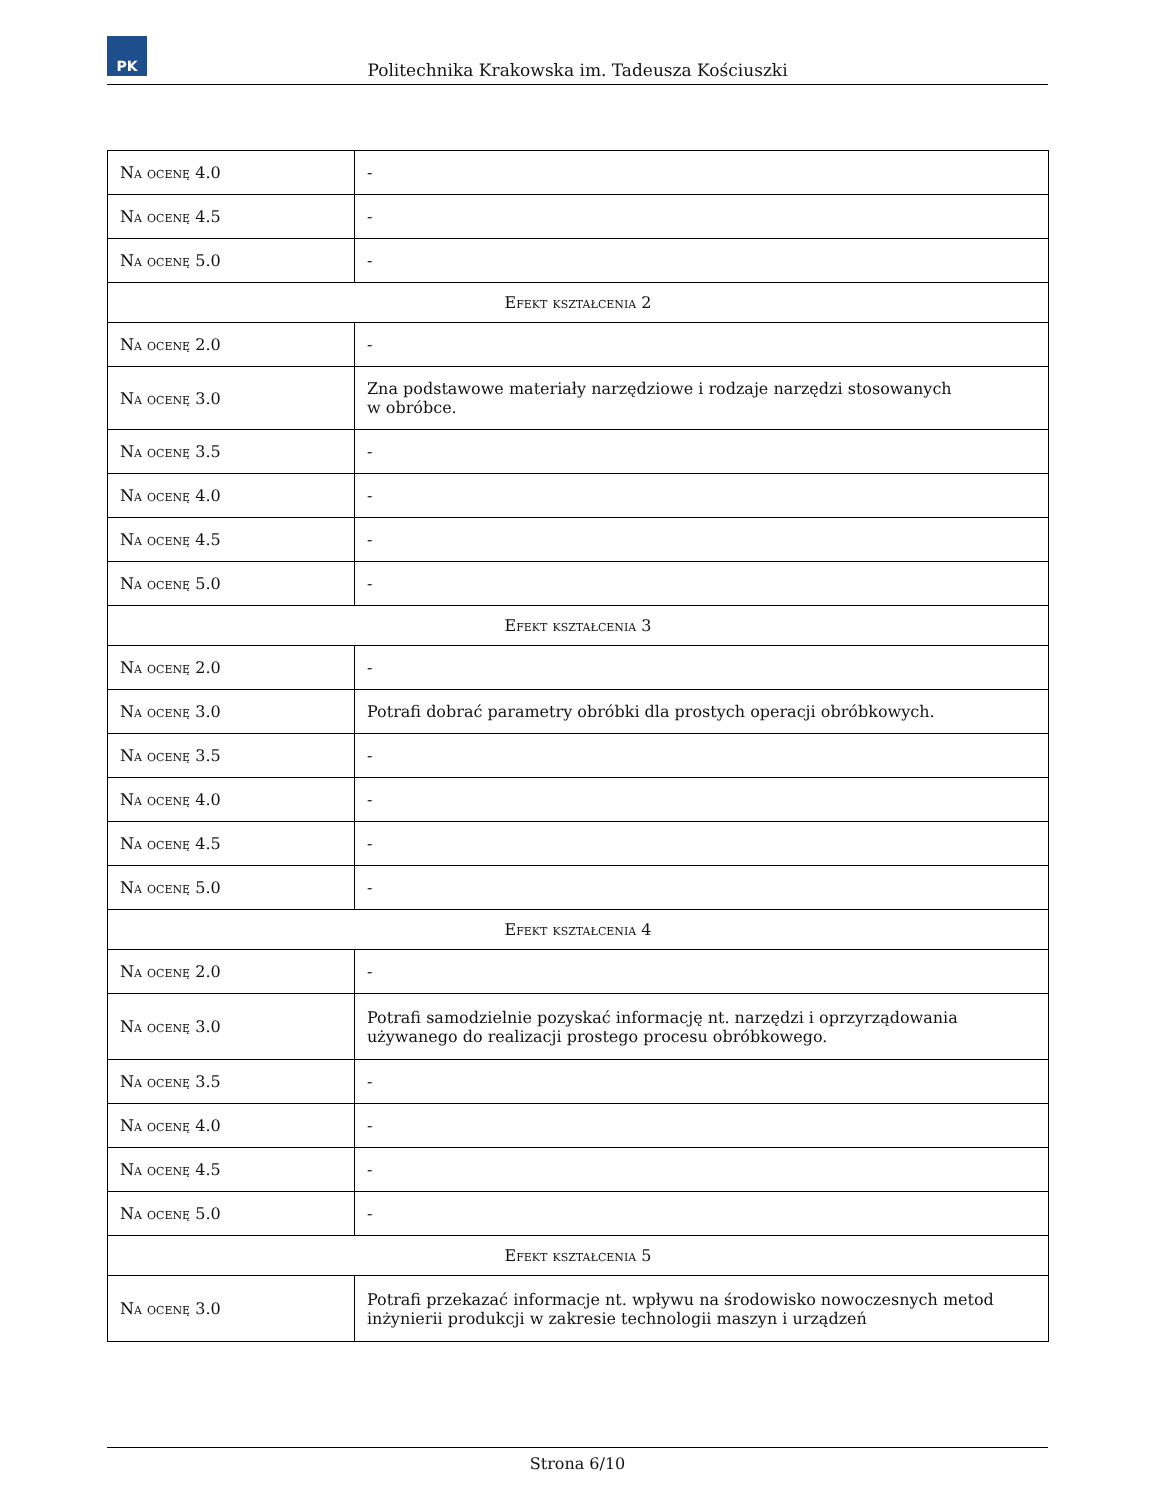PK
Politechnika Krakowska im. Tadeusza Kościuszki
| Na ocenę 4.0 | - |
| Na ocenę 4.5 | - |
| Na ocenę 5.0 | - |
| Efekt kształcenia 2 | |
| Na ocenę 2.0 | - |
| Na ocenę 3.0 | Zna podstawowe materiały narzędziowe i rodzaje narzędzi stosowanych w obróbce. |
| Na ocenę 3.5 | - |
| Na ocenę 4.0 | - |
| Na ocenę 4.5 | - |
| Na ocenę 5.0 | - |
| Efekt kształcenia 3 | |
| Na ocenę 2.0 | - |
| Na ocenę 3.0 | Potrafi dobrać parametry obróbki dla prostych operacji obróbkowych. |
| Na ocenę 3.5 | - |
| Na ocenę 4.0 | - |
| Na ocenę 4.5 | - |
| Na ocenę 5.0 | - |
| Efekt kształcenia 4 | |
| Na ocenę 2.0 | - |
| Na ocenę 3.0 | Potrafi samodzielnie pozyskać informację nt. narzędzi i oprzyrządowania używanego do realizacji prostego procesu obróbkowego. |
| Na ocenę 3.5 | - |
| Na ocenę 4.0 | - |
| Na ocenę 4.5 | - |
| Na ocenę 5.0 | - |
| Efekt kształcenia 5 | |
| Na ocenę 3.0 | Potrafi przekazać informacje nt. wpływu na środowisko nowoczesnych metod inżynierii produkcji w zakresie technologii maszyn i urządzeń |
Strona 6/10